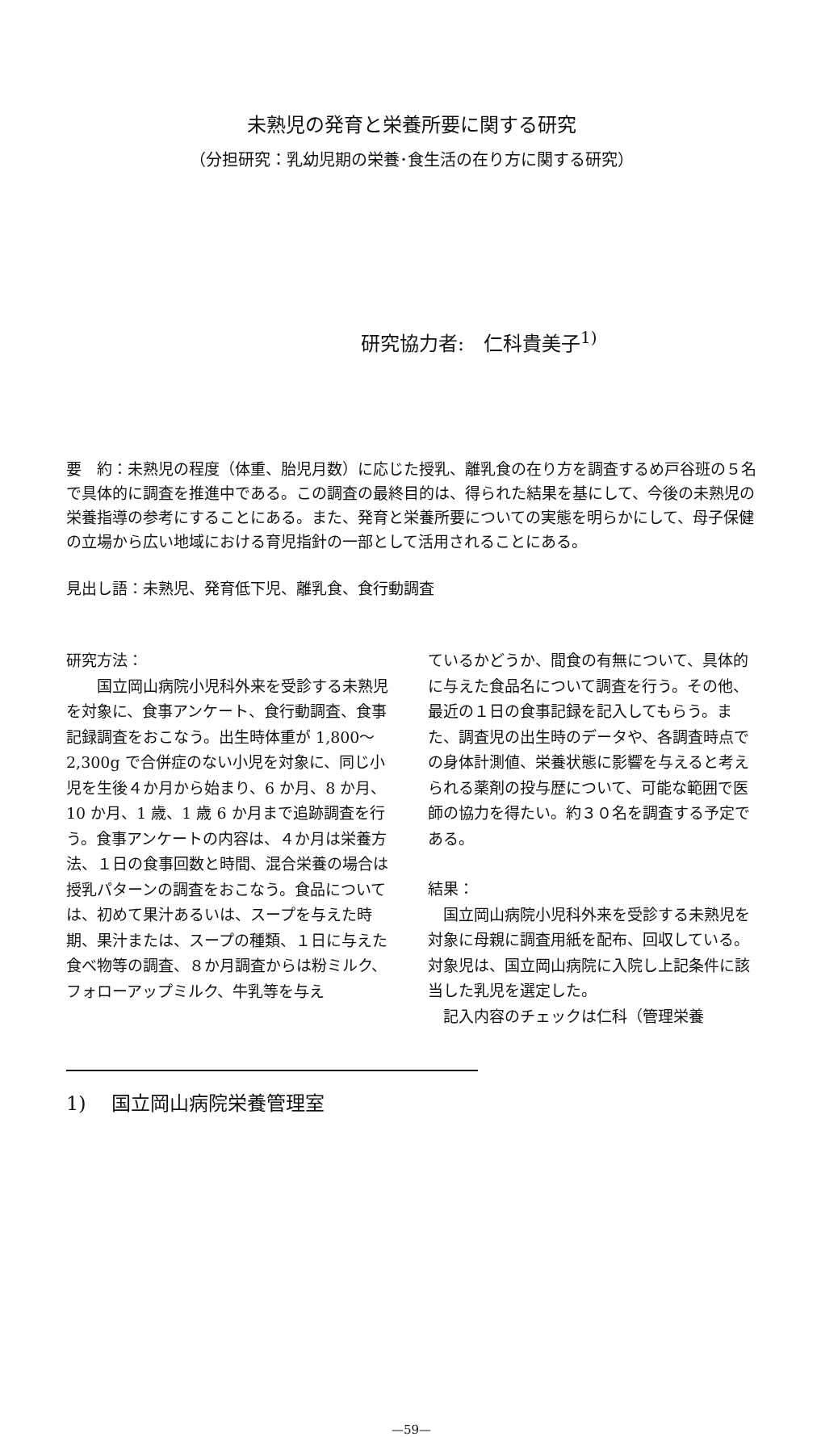未熟児の発育と栄養所要に関する研究
（分担研究：乳幼児期の栄養･食生活の在り方に関する研究）
研究協力者:　仁科貴美子<sup>1)</sup>
要　約：未熟児の程度（体重、胎児月数）に応じた授乳、離乳食の在り方を調査するめ戸谷班の５名で具体的に調査を推進中である。この調査の最終目的は、得られた結果を基にして、今後の未熟児の栄養指導の参考にすることにある。また、発育と栄養所要についての実態を明らかにして、母子保健の立場から広い地域における育児指針の一部として活用されることにある。
見出し語：未熟児、発育低下児、離乳食、食行動調査
研究方法：
　　国立岡山病院小児科外来を受診する未熟児を対象に、食事アンケート、食行動調査、食事記録調査をおこなう。出生時体重が 1,800〜2,300g で合併症のない小児を対象に、同じ小児を生後４か月から始まり、6 か月、8 か月、10 か月、1 歳、1 歳 6 か月まで追跡調査を行う。食事アンケートの内容は、４か月は栄養方法、１日の食事回数と時間、混合栄養の場合は授乳パターンの調査をおこなう。食品については、初めて果汁あるいは、スープを与えた時期、果汁または、スープの種類、１日に与えた食べ物等の調査、８か月調査からは粉ミルク、フォローアップミルク、牛乳等を与え
ているかどうか、間食の有無について、具体的に与えた食品名について調査を行う。その他、最近の１日の食事記録を記入してもらう。また、調査児の出生時のデータや、各調査時点での身体計測値、栄養状態に影響を与えると考えられる薬剤の投与歴について、可能な範囲で医師の協力を得たい。約３０名を調査する予定である。
結果：
　国立岡山病院小児科外来を受診する未熟児を対象に母親に調査用紙を配布、回収している。対象児は、国立岡山病院に入院し上記条件に該当した乳児を選定した。
　記入内容のチェックは仁科（管理栄養
1)　 国立岡山病院栄養管理室
—59—